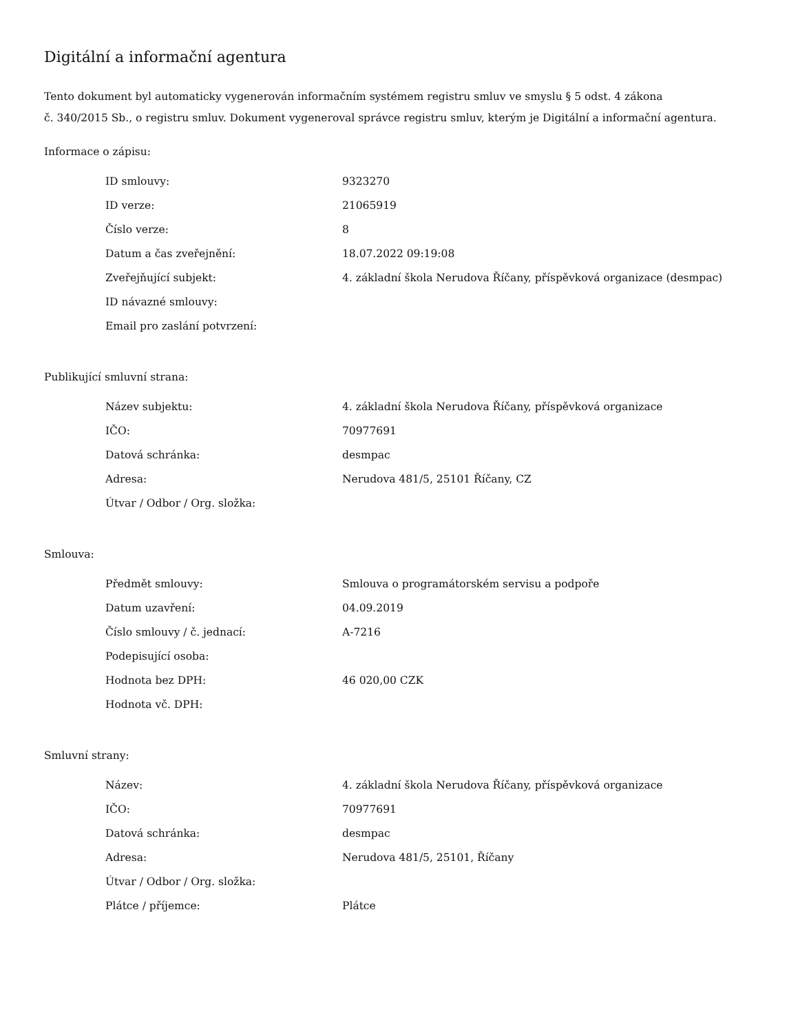Digitální a informační agentura
Tento dokument byl automaticky vygenerován informačním systémem registru smluv ve smyslu § 5 odst. 4 zákona
č. 340/2015 Sb., o registru smluv. Dokument vygeneroval správce registru smluv, kterým je Digitální a informační agentura.
Informace o zápisu:
| ID smlouvy: | 9323270 |
| ID verze: | 21065919 |
| Číslo verze: | 8 |
| Datum a čas zveřejnění: | 18.07.2022 09:19:08 |
| Zveřejňující subjekt: | 4. základní škola Nerudova Říčany, příspěvková organizace (desmpac) |
| ID návazné smlouvy: | |
| Email pro zaslání potvrzení: | |
Publikující smluvní strana:
| Název subjektu: | 4. základní škola Nerudova Říčany, příspěvková organizace |
| IČO: | 70977691 |
| Datová schránka: | desmpac |
| Adresa: | Nerudova 481/5, 25101 Říčany, CZ |
| Útvar / Odbor / Org. složka: | |
Smlouva:
| Předmět smlouvy: | Smlouva o programátorském servisu a podpoře |
| Datum uzavření: | 04.09.2019 |
| Číslo smlouvy / č. jednací: | A-7216 |
| Podepisující osoba: | |
| Hodnota bez DPH: | 46 020,00 CZK |
| Hodnota vč. DPH: | |
Smluvní strany:
| Název: | 4. základní škola Nerudova Říčany, příspěvková organizace |
| IČO: | 70977691 |
| Datová schránka: | desmpac |
| Adresa: | Nerudova 481/5, 25101, Říčany |
| Útvar / Odbor / Org. složka: | |
| Plátce / příjemce: | Plátce |